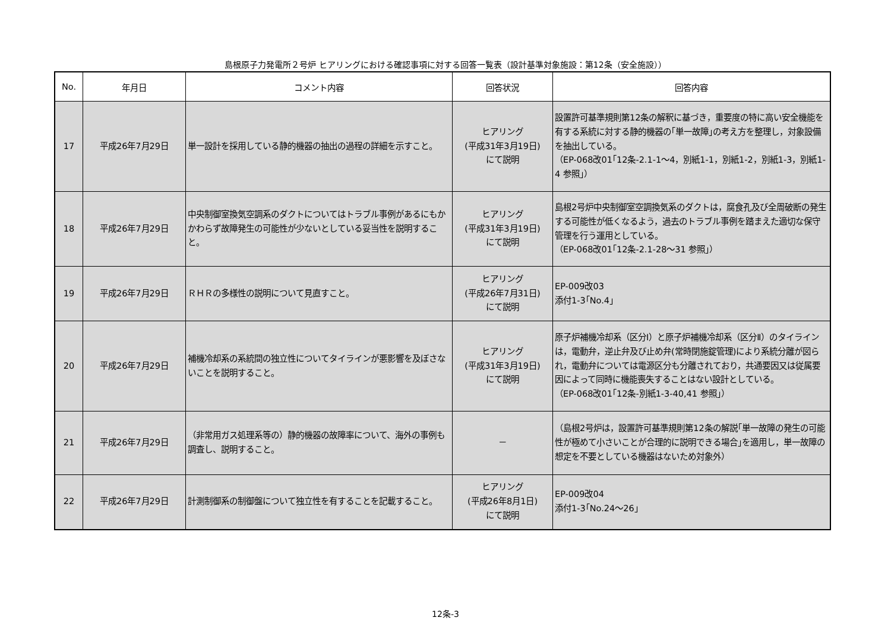島根原子力発電所２号炉 ヒアリングにおける確認事項に対する回答一覧表（設計基準対象施設：第12条（安全施設））
| No. | 年月日 | コメント内容 | 回答状況 | 回答内容 |
| --- | --- | --- | --- | --- |
| 17 | 平成26年7月29日 | 単一設計を採用している静的機器の抽出の過程の詳細を示すこと。 | ヒアリング (平成31年3月19日) にて説明 | 設置許可基準規則第12条の解釈に基づき，重要度の特に高い安全機能を有する系統に対する静的機器の｢単一故障｣の考え方を整理し，対象設備を抽出している。 （EP-068改01｢12条-2.1-1～4，別紙1-1，別紙1-2，別紙1-3，別紙1-4 参照｣） |
| 18 | 平成26年7月29日 | 中央制御室換気空調系のダクトについてはトラブル事例があるにもかかわらず故障発生の可能性が少ないとしている妥当性を説明すること。 | ヒアリング (平成31年3月19日) にて説明 | 島根2号炉中央制御室空調換気系のダクトは，腐食孔及び全周破断の発生する可能性が低くなるよう，過去のトラブル事例を踏まえた適切な保守管理を行う運用としている。 （EP-068改01｢12条-2.1-28～31 参照｣） |
| 19 | 平成26年7月29日 | ＲＨＲの多様性の説明について見直すこと。 | ヒアリング (平成26年7月31日) にて説明 | EP-009改03 添付1-3｢No.4｣ |
| 20 | 平成26年7月29日 | 補機冷却系の系統間の独立性についてタイラインが悪影響を及ぼさないことを説明すること。 | ヒアリング (平成31年3月19日) にて説明 | 原子炉補機冷却系（区分Ⅰ）と原子炉補機冷却系（区分Ⅱ）のタイラインは，電動弁，逆止弁及び止め弁(常時閉施錠管理)により系統分離が図られ，電動弁については電源区分も分離されており，共通要因又は従属要因によって同時に機能喪失することはない設計としている。 （EP-068改01｢12条-別紙1-3-40,41 参照｣） |
| 21 | 平成26年7月29日 | （非常用ガス処理系等の）静的機器の故障率について、海外の事例も調査し、説明すること。 | － | （島根2号炉は，設置許可基準規則第12条の解説｢単一故障の発生の可能性が極めて小さいことが合理的に説明できる場合｣を適用し，単一故障の想定を不要としている機器はないため対象外） |
| 22 | 平成26年7月29日 | 計測制御系の制御盤について独立性を有することを記載すること。 | ヒアリング (平成26年8月1日) にて説明 | EP-009改04 添付1-3｢No.24～26｣ |
12条-3